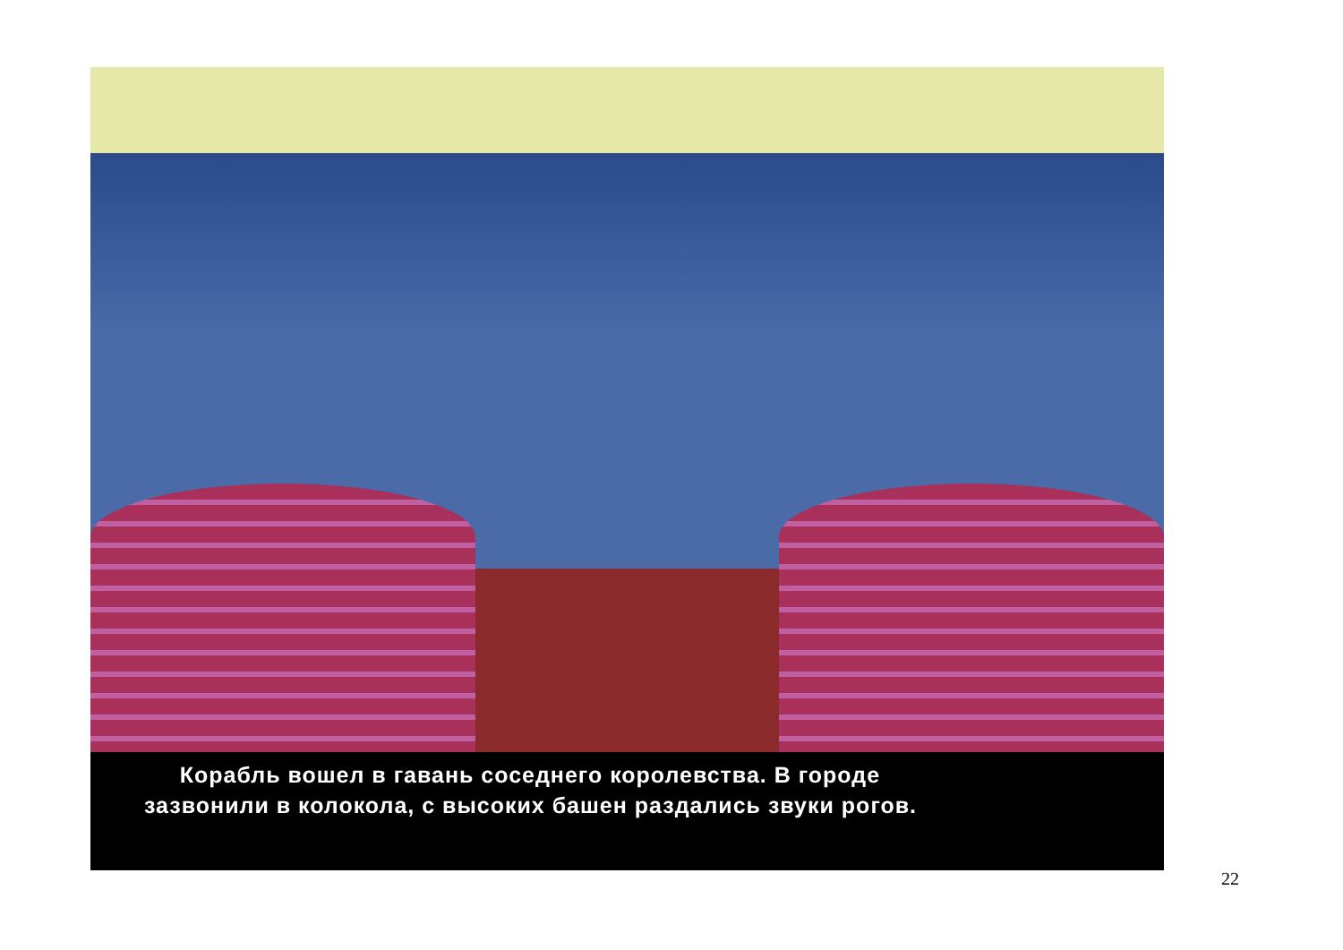Корабль вошел в гавань соседнего королевства. В городе
зазвонили в колокола, с высоких башен раздались звуки рогов.
22